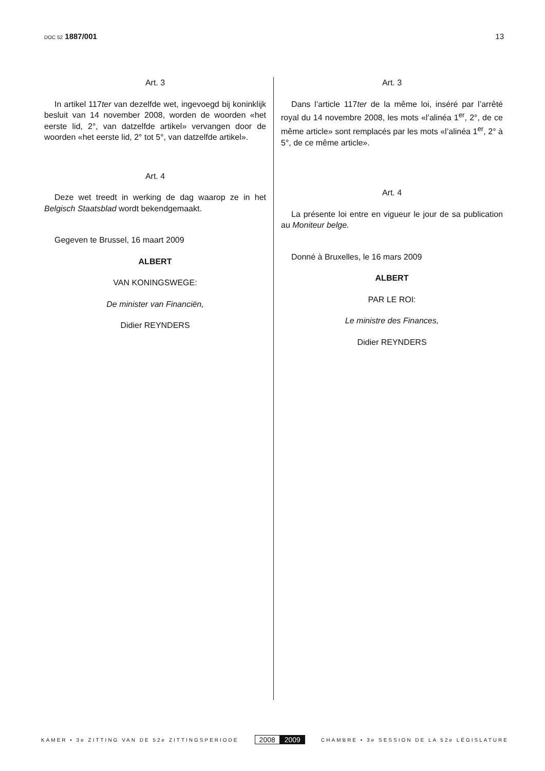DOC 52 1887/001 13
Art. 3
In artikel 117ter van dezelfde wet, ingevoegd bij koninklijk besluit van 14 november 2008, worden de woorden «het eerste lid, 2°, van datzelfde artikel» vervangen door de woorden «het eerste lid, 2° tot 5°, van datzelfde artikel».
Art. 4
Deze wet treedt in werking de dag waarop ze in het Belgisch Staatsblad wordt bekendgemaakt.
Gegeven te Brussel, 16 maart 2009
ALBERT
VAN KONINGSWEGE:
De minister van Financiën,
Didier REYNDERS
Art. 3
Dans l’article 117ter de la même loi, inséré par l’arrêté royal du 14 novembre 2008, les mots «l’alinéa 1<sup>er</sup>, 2°, de ce même article» sont remplacés par les mots «l’alinéa 1<sup>er</sup>, 2° à 5°, de ce même article».
Art. 4
La présente loi entre en vigueur le jour de sa publication au Moniteur belge.
Donné à Bruxelles, le 16 mars 2009
ALBERT
PAR LE ROI:
Le ministre des Finances,
Didier REYNDERS
KAMER • 3e ZITTING VAN DE 52e ZITTINGSPERIODE
2008 2009
CHAMBRE • 3e SESSION DE LA 52e LÉGISLATURE